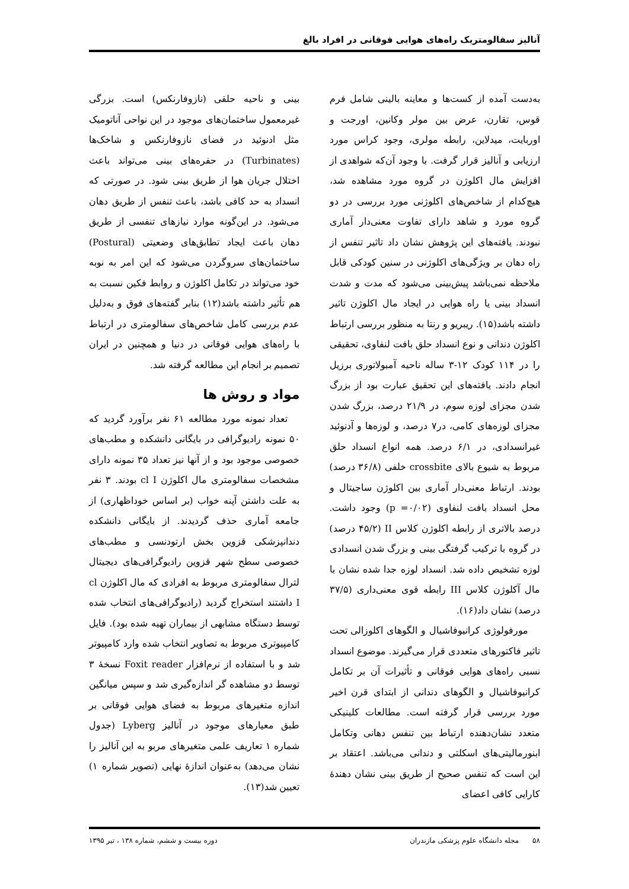آنالیز سفالومتریک راه‌های هوایی فوقانی در افراد بالغ
به‌دست آمده از کست‌ها و معاینه بالینی شامل فرم قوس، تقارن، عرض بین مولر وکانین، اورجت و اوربایت، میدلاین، رابطه مولری، وجود کراس مورد ارزیابی و آنالیز قرار گرفت. با وجود آن‌که شواهدی از افزایش مال اکلوژن در گروه مورد مشاهده شد، هیچ‌کدام از شاخص‌های اکلوژنی مورد بررسی در دو گروه مورد و شاهد دارای تفاوت معنی‌دار آماری نبودند. یافته‌های این پژوهش نشان داد تاثیر تنفس از راه دهان بر ویژگی‌های اکلوژنی در سنین کودکی قابل ملاحظه نمی‌باشد پیش‌بینی می‌شود که مدت و شدت انسداد بینی یا راه هوایی در ایجاد مال اکلوژن تاثیر داشته باشد(۱۵). ریبریو و رنتا به منظور بررسی ارتباط اکلوژن دندانی و نوع انسداد حلق بافت لنفاوی، تحقیقی را در ۱۱۴ کودک ۱۲-۳ ساله ناحیه آمبولاتوری برزیل انجام دادند. یافته‌های این تحقیق عبارت بود از بزرگ شدن مجزای لوزه سوم، در ۲۱/۹ درصد، بزرگ شدن مجزای لوزه‌های کامی، در۷ درصد، و لوزه‌ها و آدنوئید غیرانسدادی، در ۶/۱ درصد. همه انواع انسداد حلق مربوط به شیوع بالای crossbite خلفی (۳۶/۸ درصد) بودند. ارتباط معنی‌دار آماری بین اکلوژن ساجیتال و محل انسداد بافت لنفاوی (p =۰/۰۲) وجود داشت. درصد بالاتری از رابطه اکلوژن کلاس II (۴۵/۲ درصد) در گروه با ترکیب گرفتگی بینی و بزرگ شدن انسدادی لوزه تشخیص داده شد. انسداد لوزه جدا شده نشان با مال آکلوژن کلاس III رابطه قوی معنی‌داری (۳۷/۵ درصد) نشان داد(۱۶).
مورفولوژی کرانیوفاشیال و الگوهای اکلوزالی تحت تاثیر فاکتورهای متعددی قرار می‌گیرند. موضوع انسداد نسبی راه‌های هوایی فوقانی و تأثیرات آن بر تکامل کرانیوفاشیال و الگوهای دندانی از ابتدای قرن اخیر مورد بررسی قرار گرفته است. مطالعات کلینیکی متعدد نشان‌دهنده ارتباط بین تنفس دهانی وتکامل ابنورمالیتی‌های اسکلتی و دندانی می‌باشد. اعتقاد بر این است که تنفس صحیح از طریق بینی نشان دهندهٔ کارایی کافی اعضای
بینی و ناحیه حلقی (نازوفارنکس) است. بزرگی غیرمعمول ساختمان‌های موجود در این نواحی آناتومیک مثل ادنوئید در فضای نازوفارنکس و شاخک‌ها (Turbinates) در حفره‌های بینی می‌تواند باعث اختلال جریان هوا از طریق بینی شود. در صورتی که انسداد به حد کافی باشد، باعث تنفس از طریق دهان می‌شود. در این‌گونه موارد نیازهای تنفسی از طریق دهان باعث ایجاد تطابق‌های وضعیتی (Postural) ساختمان‌های سروگردن می‌شود که این امر به نوبه خود می‌تواند در تکامل اکلوژن و روابط فکین نسبت به هم تأثیر داشته باشد(۱۲) بنابر گفته‌های فوق و به‌دلیل عدم بررسی کامل شاخص‌های سفالومتری در ارتباط با راه‌های هوایی فوقانی در دنیا و همچنین در ایران تصمیم بر انجام این مطالعه گرفته شد.
مواد و روش ها
تعداد نمونه مورد مطالعه ۶۱ نفر برآورد گردید که ۵۰ نمونه رادیوگرافی در بایگانی دانشکده و مطب‌های خصوصی موجود بود و از آنها نیز تعداد ۳۵ نمونه دارای مشخصات سفالومتری مال اکلوژن cl I بودند. ۳ نفر به علت داشتن آپنه خواب (بر اساس خوداظهاری) از جامعه آماری حذف گردیدند. از بایگانی دانشکده دندانپزشکی قزوین بخش ارتودنسی و مطب‌های خصوصی سطح شهر قزوین رادیوگرافی‌های دیجیتال لترال سفالومتری مربوط به افرادی که مال اکلوژن cl I داشتند استخراج گردید (رادیوگرافی‌های انتخاب شده توسط دستگاه مشابهی از بیماران تهیه شده بود). فایل کامپیوتری مربوط به تصاویر انتخاب شده وارد کامپیوتر شد و با استفاده از نرم‌افزار Foxit reader نسخهٔ ۳ توسط دو مشاهده گر اندازه‌گیری شد و سپس میانگین اندازه متغیرهای مربوط به فضای هوایی فوقانی بر طبق معیارهای موجود در آنالیز Lyberg (جدول شماره ۱ تعاریف علمی متغیرهای مربو به این آنالیز را نشان می‌دهد) به‌عنوان اندازهٔ نهایی (تصویر شماره ۱) تعیین شد(۱۳).
۵۸ مجله دانشگاه علوم پزشکی مازندران دوره بیست و ششم، شماره ۱۳۸ ، تیر ۱۳۹۵